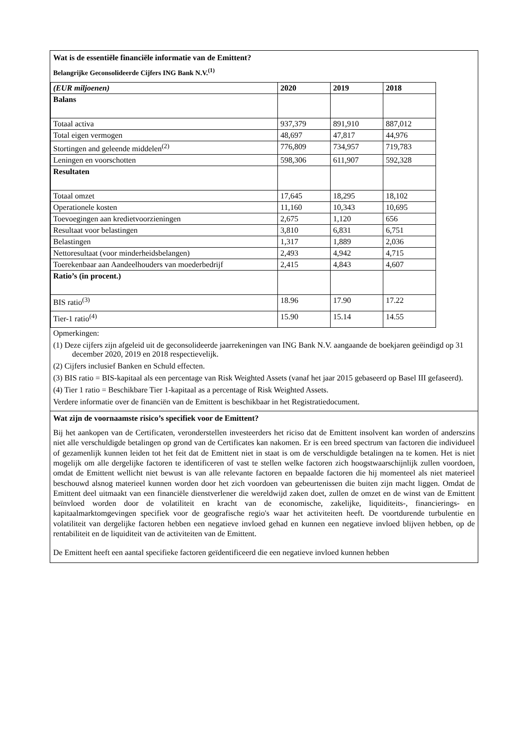Wat is de essentiële financiële informatie van de Emittent?
Belangrijke Geconsolideerde Cijfers ING Bank N.V.<sup>(1)</sup>
| (EUR miljoenen) | 2020 | 2019 | 2018 |
| --- | --- | --- | --- |
| Balans | | | |
| Totaal activa | 937,379 | 891,910 | 887,012 |
| Total eigen vermogen | 48,697 | 47,817 | 44,976 |
| Stortingen and geleende middelen<sup>(2)</sup> | 776,809 | 734,957 | 719,783 |
| Leningen en voorschotten | 598,306 | 611,907 | 592,328 |
| Resultaten | | | |
| Totaal omzet | 17,645 | 18,295 | 18,102 |
| Operationele kosten | 11,160 | 10,343 | 10,695 |
| Toevoegingen aan kredietvoorzieningen | 2,675 | 1,120 | 656 |
| Resultaat voor belastingen | 3,810 | 6,831 | 6,751 |
| Belastingen | 1,317 | 1,889 | 2,036 |
| Nettoresultaat (voor minderheidsbelangen) | 2,493 | 4,942 | 4,715 |
| Toerekenbaar aan Aandeelhouders van moederbedrijf | 2,415 | 4,843 | 4,607 |
| Ratio’s (in procent.) | | | |
| BIS ratio<sup>(3)</sup> | 18.96 | 17.90 | 17.22 |
| Tier-1 ratio<sup>(4)</sup> | 15.90 | 15.14 | 14.55 |
Opmerkingen:
(1) Deze cijfers zijn afgeleid uit de geconsolideerde jaarrekeningen van ING Bank N.V. aangaande de boekjaren geëindigd op 31 december 2020, 2019 en 2018 respectievelijk.
(2) Cijfers inclusief Banken en Schuld effecten.
(3) BIS ratio = BIS-kapitaal als een percentage van Risk Weighted Assets (vanaf het jaar 2015 gebaseerd op Basel III gefaseerd).
(4) Tier 1 ratio = Beschikbare Tier 1-kapitaal as a percentage of Risk Weighted Assets.
Verdere informatie over de financiën van de Emittent is beschikbaar in het Registratiedocument.
Wat zijn de voornaamste risico’s specifiek voor de Emittent?
Bij het aankopen van de Certificaten, veronderstellen investeerders het riciso dat de Emittent insolvent kan worden of anderszins niet alle verschuldigde betalingen op grond van de Certificates kan nakomen. Er is een breed spectrum van factoren die individueel of gezamenlijk kunnen leiden tot het feit dat de Emittent niet in staat is om de verschuldigde betalingen na te komen. Het is niet mogelijk om alle dergelijke factoren te identificeren of vast te stellen welke factoren zich hoogstwaarschijnlijk zullen voordoen, omdat de Emittent wellicht niet bewust is van alle relevante factoren en bepaalde factoren die hij momenteel als niet materieel beschouwd alsnog materieel kunnen worden door het zich voordoen van gebeurtenissen die buiten zijn macht liggen. Omdat de Emittent deel uitmaakt van een financiële dienstverlener die wereldwijd zaken doet, zullen de omzet en de winst van de Emittent beïnvloed worden door de volatiliteit en kracht van de economische, zakelijke, liquiditeits-, financierings- en kapitaalmarktomgevingen specifiek voor de geografische regio's waar het activiteiten heeft. De voortdurende turbulentie en volatiliteit van dergelijke factoren hebben een negatieve invloed gehad en kunnen een negatieve invloed blijven hebben, op de rentabiliteit en de liquiditeit van de activiteiten van de Emittent.
De Emittent heeft een aantal specifieke factoren geïdentificeerd die een negatieve invloed kunnen hebben